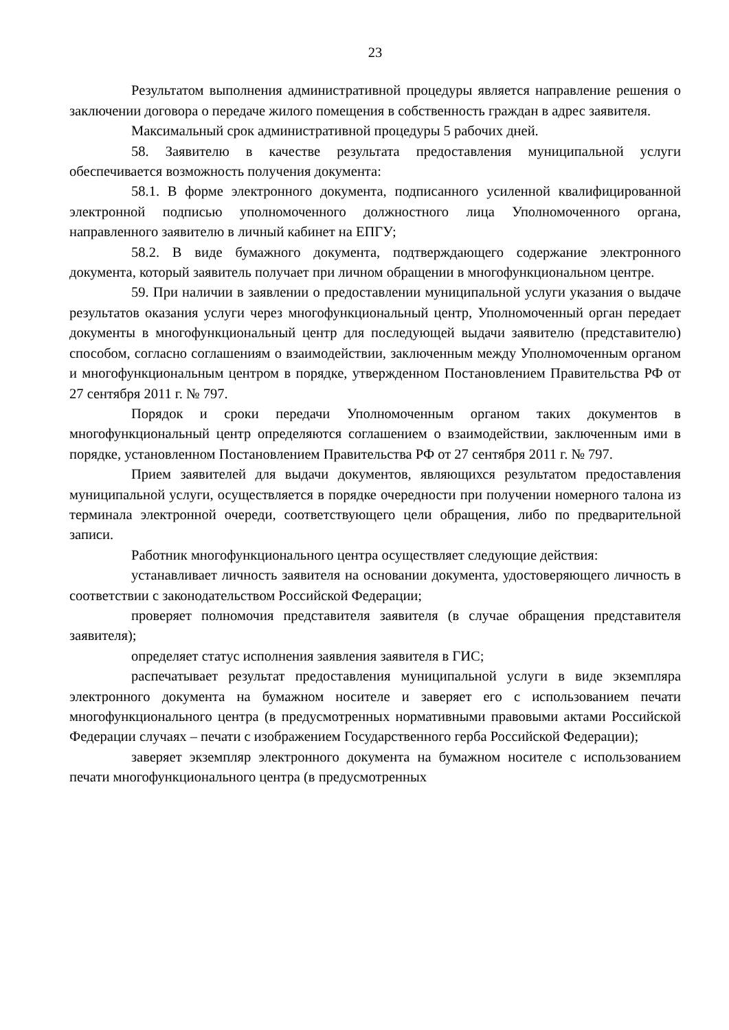23
Результатом выполнения административной процедуры является направление решения о заключении договора о передаче жилого помещения в собственность граждан в адрес заявителя.
Максимальный срок административной процедуры 5 рабочих дней.
58. Заявителю в качестве результата предоставления муниципальной услуги обеспечивается возможность получения документа:
58.1. В форме электронного документа, подписанного усиленной квалифицированной электронной подписью уполномоченного должностного лица Уполномоченного органа, направленного заявителю в личный кабинет на ЕПГУ;
58.2. В виде бумажного документа, подтверждающего содержание электронного документа, который заявитель получает при личном обращении в многофункциональном центре.
59. При наличии в заявлении о предоставлении муниципальной услуги указания о выдаче результатов оказания услуги через многофункциональный центр, Уполномоченный орган передает документы в многофункциональный центр для последующей выдачи заявителю (представителю) способом, согласно соглашениям о взаимодействии, заключенным между Уполномоченным органом и многофункциональным центром в порядке, утвержденном Постановлением Правительства РФ от 27 сентября 2011 г. № 797.
Порядок и сроки передачи Уполномоченным органом таких документов в многофункциональный центр определяются соглашением о взаимодействии, заключенным ими в порядке, установленном Постановлением Правительства РФ от 27 сентября 2011 г. № 797.
Прием заявителей для выдачи документов, являющихся результатом предоставления муниципальной услуги, осуществляется в порядке очередности при получении номерного талона из терминала электронной очереди, соответствующего цели обращения, либо по предварительной записи.
Работник многофункционального центра осуществляет следующие действия:
устанавливает личность заявителя на основании документа, удостоверяющего личность в соответствии с законодательством Российской Федерации;
проверяет полномочия представителя заявителя (в случае обращения представителя заявителя);
определяет статус исполнения заявления заявителя в ГИС;
распечатывает результат предоставления муниципальной услуги в виде экземпляра электронного документа на бумажном носителе и заверяет его с использованием печати многофункционального центра (в предусмотренных нормативными правовыми актами Российской Федерации случаях – печати с изображением Государственного герба Российской Федерации);
заверяет экземпляр электронного документа на бумажном носителе с использованием печати многофункционального центра (в предусмотренных